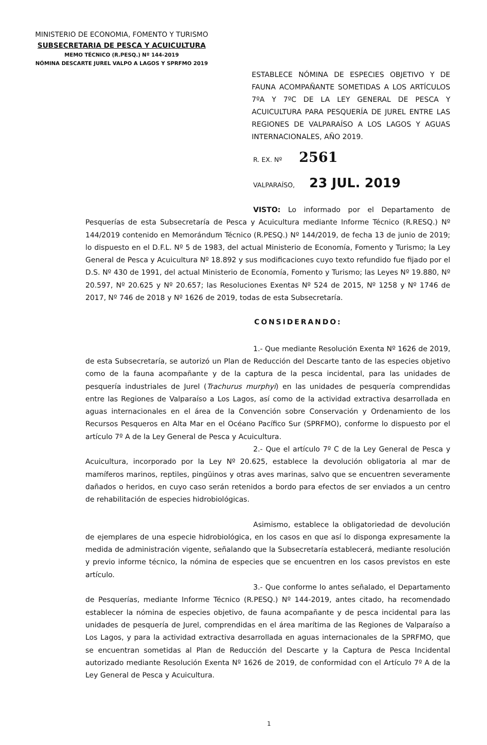MINISTERIO DE ECONOMIA, FOMENTO Y TURISMO
SUBSECRETARIA DE PESCA Y ACUICULTURA
MEMO TÉCNICO (R.PESQ.) Nº 144-2019
NÓMINA DESCARTE JUREL VALPO A LAGOS Y SPRFMO 2019
ESTABLECE NÓMINA DE ESPECIES OBJETIVO Y DE FAUNA ACOMPAÑANTE SOMETIDAS A LOS ARTÍCULOS 7ºA Y 7ºC DE LA LEY GENERAL DE PESCA Y ACUICULTURA PARA PESQUERÍA DE JUREL ENTRE LAS REGIONES DE VALPARAÍSO A LOS LAGOS Y AGUAS INTERNACIONALES, AÑO 2019.
R. EX. Nº 2561
VALPARAÍSO, 23 JUL. 2019
VISTO: Lo informado por el Departamento de Pesquerías de esta Subsecretaría de Pesca y Acuicultura mediante Informe Técnico (R.RESQ.) Nº 144/2019 contenido en Memorándum Técnico (R.PESQ.) Nº 144/2019, de fecha 13 de junio de 2019; lo dispuesto en el D.F.L. Nº 5 de 1983, del actual Ministerio de Economía, Fomento y Turismo; la Ley General de Pesca y Acuicultura Nº 18.892 y sus modificaciones cuyo texto refundido fue fijado por el D.S. Nº 430 de 1991, del actual Ministerio de Economía, Fomento y Turismo; las Leyes Nº 19.880, Nº 20.597, Nº 20.625 y Nº 20.657; las Resoluciones Exentas Nº 524 de 2015, Nº 1258 y Nº 1746 de 2017, Nº 746 de 2018 y Nº 1626 de 2019, todas de esta Subsecretaría.
CONSIDERANDO:
1.- Que mediante Resolución Exenta Nº 1626 de 2019, de esta Subsecretaría, se autorizó un Plan de Reducción del Descarte tanto de las especies objetivo como de la fauna acompañante y de la captura de la pesca incidental, para las unidades de pesquería industriales de Jurel (Trachurus murphyi) en las unidades de pesquería comprendidas entre las Regiones de Valparaíso a Los Lagos, así como de la actividad extractiva desarrollada en aguas internacionales en el área de la Convención sobre Conservación y Ordenamiento de los Recursos Pesqueros en Alta Mar en el Océano Pacífico Sur (SPRFMO), conforme lo dispuesto por el artículo 7º A de la Ley General de Pesca y Acuicultura.
2.- Que el artículo 7º C de la Ley General de Pesca y Acuicultura, incorporado por la Ley Nº 20.625, establece la devolución obligatoria al mar de mamíferos marinos, reptiles, pingüinos y otras aves marinas, salvo que se encuentren severamente dañados o heridos, en cuyo caso serán retenidos a bordo para efectos de ser enviados a un centro de rehabilitación de especies hidrobiológicas.
Asimismo, establece la obligatoriedad de devolución de ejemplares de una especie hidrobiológica, en los casos en que así lo disponga expresamente la medida de administración vigente, señalando que la Subsecretaría establecerá, mediante resolución y previo informe técnico, la nómina de especies que se encuentren en los casos previstos en este artículo.
3.- Que conforme lo antes señalado, el Departamento de Pesquerías, mediante Informe Técnico (R.PESQ.) Nº 144-2019, antes citado, ha recomendado establecer la nómina de especies objetivo, de fauna acompañante y de pesca incidental para las unidades de pesquería de Jurel, comprendidas en el área marítima de las Regiones de Valparaíso a Los Lagos, y para la actividad extractiva desarrollada en aguas internacionales de la SPRFMO, que se encuentran sometidas al Plan de Reducción del Descarte y la Captura de Pesca Incidental autorizado mediante Resolución Exenta Nº 1626 de 2019, de conformidad con el Artículo 7º A de la Ley General de Pesca y Acuicultura.
1